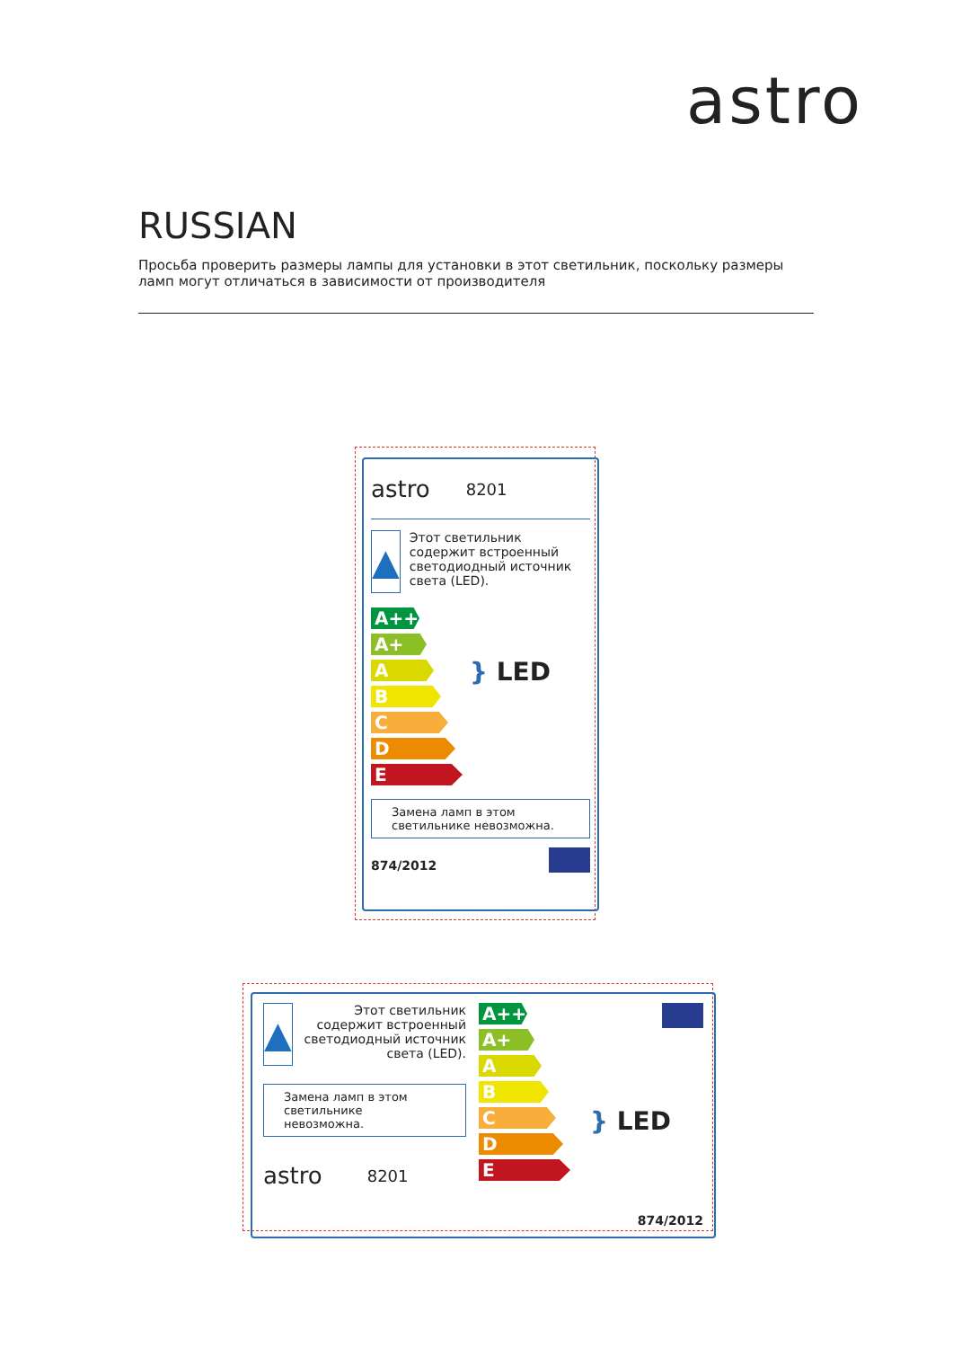astro
RUSSIAN
Просьба проверить размеры лампы для установки в этот светильник, поскольку размеры ламп могут отличаться в зависимости от производителя
astro 8201
▲
Этот светильник содержит встроенный светодиодный источник света (LED).
A++
A+
A
B
C
D
E
} LED
Замена ламп в этом светильнике невозможна.
874/2012
▲
Этот светильник содержит встроенный светодиодный источник света (LED).
Замена ламп в этом светильнике невозможна.
astro 8201
A++
A+
A
B
C
D
E
} LED
874/2012